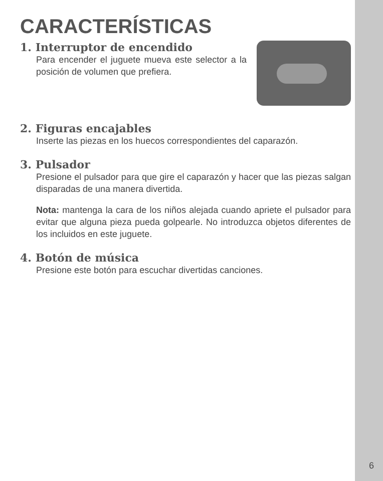CARACTERÍSTICAS
1. Interruptor de encendido
Para encender el juguete mueva este selector a la posición de volumen que prefiera.
2. Figuras encajables
Inserte las piezas en los huecos correspondientes del caparazón.
3. Pulsador
Presione el pulsador para que gire el caparazón y hacer que las piezas salgan disparadas de una manera divertida.
Nota: mantenga la cara de los niños alejada cuando apriete el pulsador para evitar que alguna pieza pueda golpearle. No introduzca objetos diferentes de los incluidos en este juguete.
4. Botón de música
Presione este botón para escuchar divertidas canciones.
6